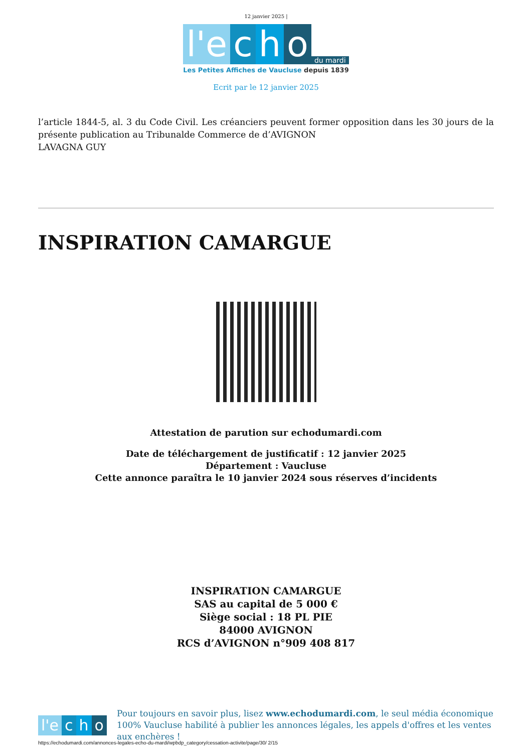12 janvier 2025 |
l'e c h o du mardi
Les Petites Affiches de Vaucluse depuis 1839
Ecrit par le 12 janvier 2025
l’article 1844-5, al. 3 du Code Civil. Les créanciers peuvent former opposition dans les 30 jours de la présente publication au Tribunalde Commerce de d’AVIGNON
LAVAGNA GUY
INSPIRATION CAMARGUE
Attestation de parution sur echodumardi.com
Date de téléchargement de justificatif : 12 janvier 2025
Département : Vaucluse
Cette annonce paraîtra le 10 janvier 2024 sous réserves d’incidents
INSPIRATION CAMARGUE
SAS au capital de 5 000 €
Siège social : 18 PL PIE
84000 AVIGNON
RCS d’AVIGNON n°909 408 817
l'e c h o
Pour toujours en savoir plus, lisez www.echodumardi.com, le seul média économique 100% Vaucluse habilité à publier les annonces légales, les appels d'offres et les ventes aux enchères !
https://echodumardi.com/annonces-legales-echo-du-mardi/wpbdp_category/cessation-activite/page/30/ 2/15